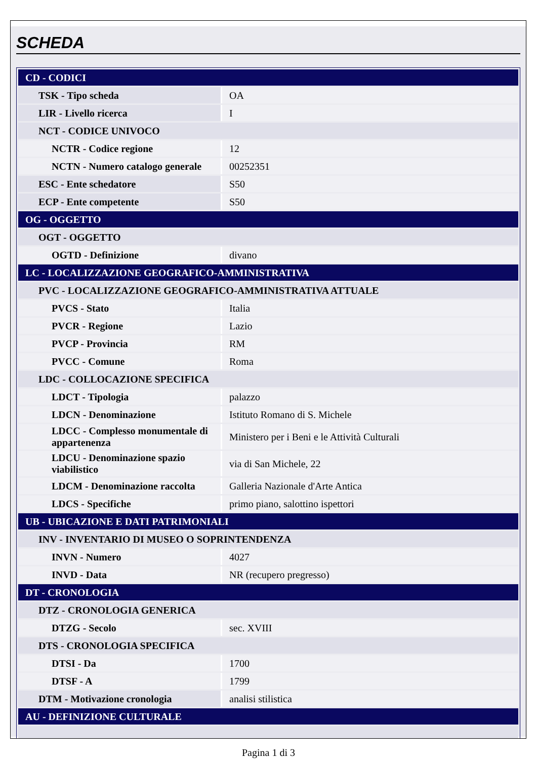SCHEDA
| CD - CODICI | |
| TSK - Tipo scheda | OA |
| LIR - Livello ricerca | I |
| NCT - CODICE UNIVOCO | |
| NCTR - Codice regione | 12 |
| NCTN - Numero catalogo generale | 00252351 |
| ESC - Ente schedatore | S50 |
| ECP - Ente competente | S50 |
| OG - OGGETTO | |
| OGT - OGGETTO | |
| OGTD - Definizione | divano |
| LC - LOCALIZZAZIONE GEOGRAFICO-AMMINISTRATIVA | |
| PVC - LOCALIZZAZIONE GEOGRAFICO-AMMINISTRATIVA ATTUALE | |
| PVCS - Stato | Italia |
| PVCR - Regione | Lazio |
| PVCP - Provincia | RM |
| PVCC - Comune | Roma |
| LDC - COLLOCAZIONE SPECIFICA | |
| LDCT - Tipologia | palazzo |
| LDCN - Denominazione | Istituto Romano di S. Michele |
| LDCC - Complesso monumentale di appartenenza | Ministero per i Beni e le Attività Culturali |
| LDCU - Denominazione spazio viabilistico | via di San Michele, 22 |
| LDCM - Denominazione raccolta | Galleria Nazionale d'Arte Antica |
| LDCS - Specifiche | primo piano, salottino ispettori |
| UB - UBICAZIONE E DATI PATRIMONIALI | |
| INV - INVENTARIO DI MUSEO O SOPRINTENDENZA | |
| INVN - Numero | 4027 |
| INVD - Data | NR (recupero pregresso) |
| DT - CRONOLOGIA | |
| DTZ - CRONOLOGIA GENERICA | |
| DTZG - Secolo | sec. XVIII |
| DTS - CRONOLOGIA SPECIFICA | |
| DTSI - Da | 1700 |
| DTSF - A | 1799 |
| DTM - Motivazione cronologia | analisi stilistica |
| AU - DEFINIZIONE CULTURALE | |
Pagina 1 di 3